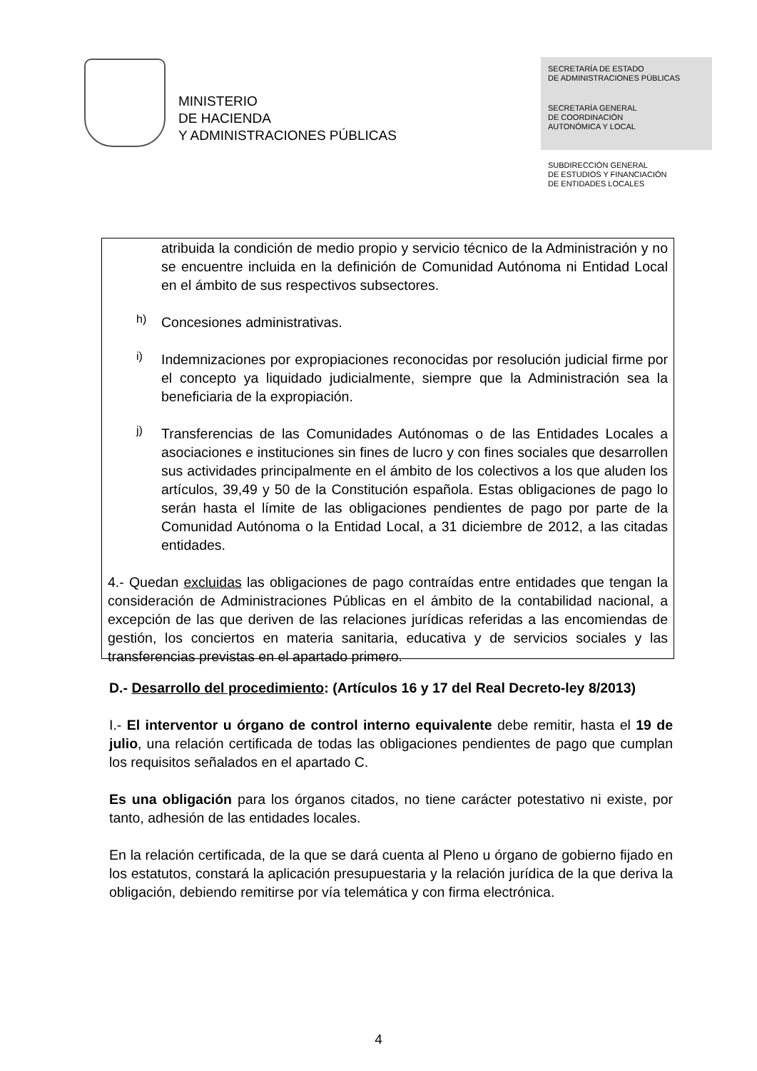MINISTERIO
DE HACIENDA
Y ADMINISTRACIONES PÚBLICAS
SECRETARÍA DE ESTADO
DE ADMINISTRACIONES PÚBLICAS
SECRETARÍA GENERAL
DE COORDINACIÓN
AUTONÓMICA Y LOCAL
SUBDIRECCIÓN GENERAL
DE ESTUDIOS Y FINANCIACIÓN
DE ENTIDADES LOCALES
atribuida la condición de medio propio y servicio técnico de la Administración y no se encuentre incluida en la definición de Comunidad Autónoma ni Entidad Local en el ámbito de sus respectivos subsectores.
h)
Concesiones administrativas.
i)
Indemnizaciones por expropiaciones reconocidas por resolución judicial firme por el concepto ya liquidado judicialmente, siempre que la Administración sea la beneficiaria de la expropiación.
j)
Transferencias de las Comunidades Autónomas o de las Entidades Locales a asociaciones e instituciones sin fines de lucro y con fines sociales que desarrollen sus actividades principalmente en el ámbito de los colectivos a los que aluden los artículos, 39,49 y 50 de la Constitución española. Estas obligaciones de pago lo serán hasta el límite de las obligaciones pendientes de pago por parte de la Comunidad Autónoma o la Entidad Local, a 31 diciembre de 2012, a las citadas entidades.
4.- Quedan excluidas las obligaciones de pago contraídas entre entidades que tengan la consideración de Administraciones Públicas en el ámbito de la contabilidad nacional, a excepción de las que deriven de las relaciones jurídicas referidas a las encomiendas de gestión, los conciertos en materia sanitaria, educativa y de servicios sociales y las transferencias previstas en el apartado primero.
D.- Desarrollo del procedimiento: (Artículos 16 y 17 del Real Decreto-ley 8/2013)
I.- El interventor u órgano de control interno equivalente debe remitir, hasta el 19 de julio, una relación certificada de todas las obligaciones pendientes de pago que cumplan los requisitos señalados en el apartado C.
Es una obligación para los órganos citados, no tiene carácter potestativo ni existe, por tanto, adhesión de las entidades locales.
En la relación certificada, de la que se dará cuenta al Pleno u órgano de gobierno fijado en los estatutos, constará la aplicación presupuestaria y la relación jurídica de la que deriva la obligación, debiendo remitirse por vía telemática y con firma electrónica.
4